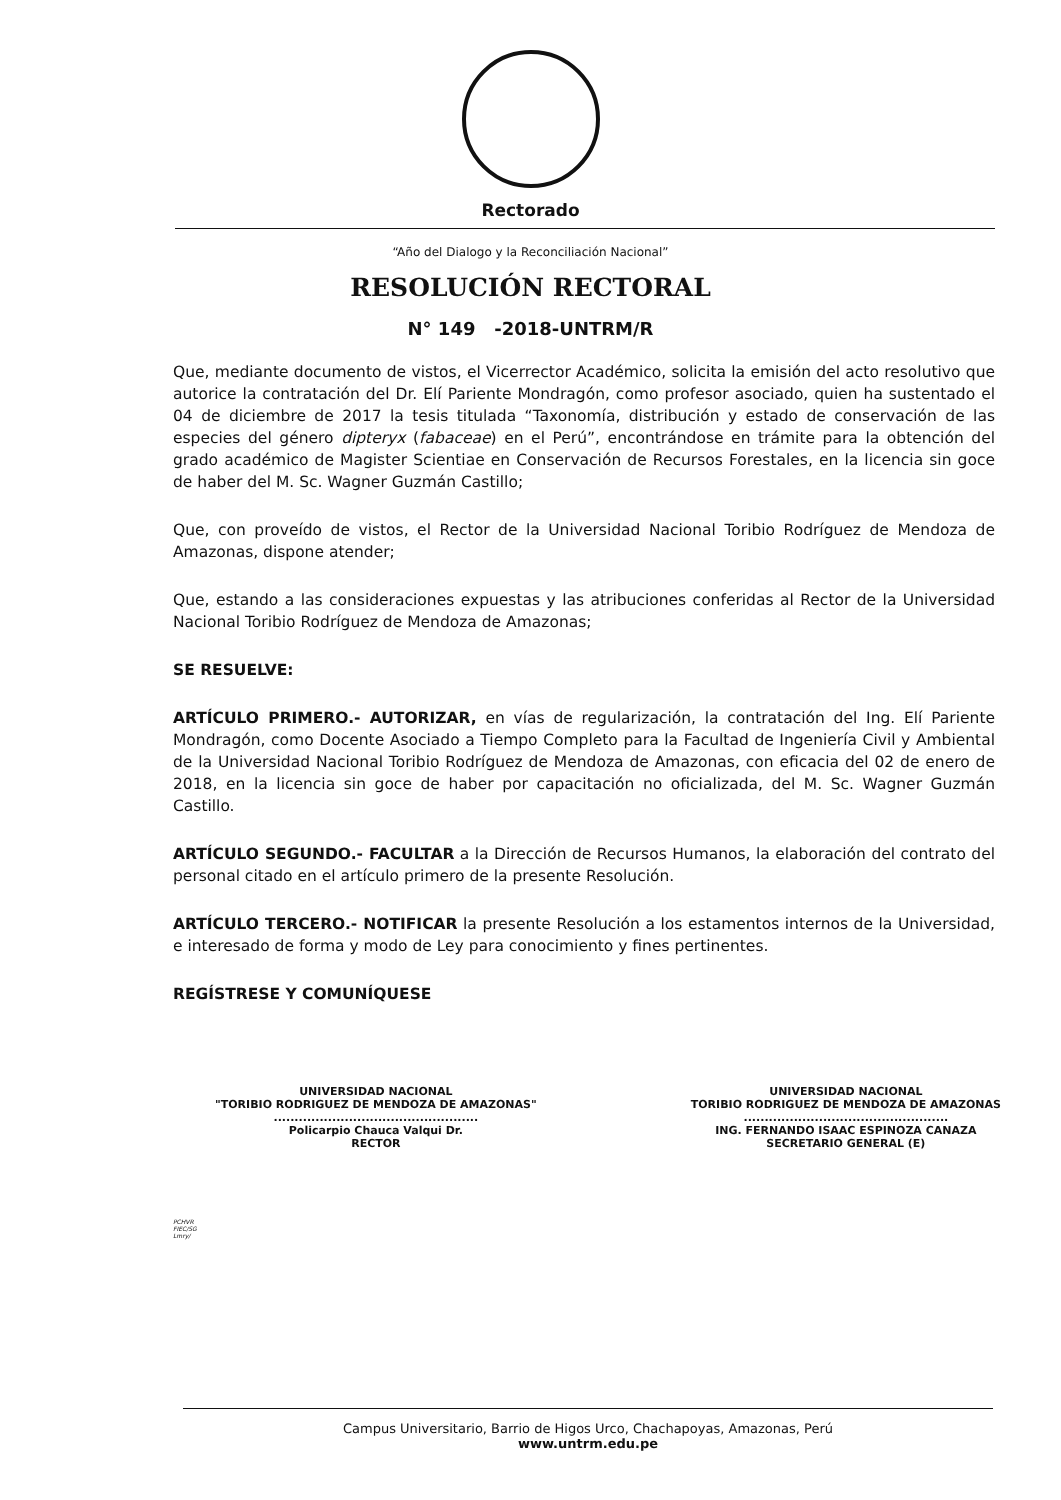Rectorado
“Año del Dialogo y la Reconciliación Nacional”
RESOLUCIÓN RECTORAL
N° 149 -2018-UNTRM/R
Que, mediante documento de vistos, el Vicerrector Académico, solicita la emisión del acto resolutivo que autorice la contratación del Dr. Elí Pariente Mondragón, como profesor asociado, quien ha sustentado el 04 de diciembre de 2017 la tesis titulada “Taxonomía, distribución y estado de conservación de las especies del género dipteryx (fabaceae) en el Perú”, encontrándose en trámite para la obtención del grado académico de Magister Scientiae en Conservación de Recursos Forestales, en la licencia sin goce de haber del M. Sc. Wagner Guzmán Castillo;
Que, con proveído de vistos, el Rector de la Universidad Nacional Toribio Rodríguez de Mendoza de Amazonas, dispone atender;
Que, estando a las consideraciones expuestas y las atribuciones conferidas al Rector de la Universidad Nacional Toribio Rodríguez de Mendoza de Amazonas;
SE RESUELVE:
ARTÍCULO PRIMERO.- AUTORIZAR, en vías de regularización, la contratación del Ing. Elí Pariente Mondragón, como Docente Asociado a Tiempo Completo para la Facultad de Ingeniería Civil y Ambiental de la Universidad Nacional Toribio Rodríguez de Mendoza de Amazonas, con eficacia del 02 de enero de 2018, en la licencia sin goce de haber por capacitación no oficializada, del M. Sc. Wagner Guzmán Castillo.
ARTÍCULO SEGUNDO.- FACULTAR a la Dirección de Recursos Humanos, la elaboración del contrato del personal citado en el artículo primero de la presente Resolución.
ARTÍCULO TERCERO.- NOTIFICAR la presente Resolución a los estamentos internos de la Universidad, e interesado de forma y modo de Ley para conocimiento y fines pertinentes.
REGÍSTRESE Y COMUNÍQUESE
UNIVERSIDAD NACIONAL
"TORIBIO RODRIGUEZ DE MENDOZA DE AMAZONAS"
.................................................
Policarpio Chauca Valqui Dr.
RECTOR
UNIVERSIDAD NACIONAL
TORIBIO RODRIGUEZ DE MENDOZA DE AMAZONAS
.................................................
ING. FERNANDO ISAAC ESPINOZA CANAZA
SECRETARIO GENERAL (E)
PCHVR
FIEC/SG
Lmry/
Campus Universitario, Barrio de Higos Urco, Chachapoyas, Amazonas, Perú
www.untrm.edu.pe